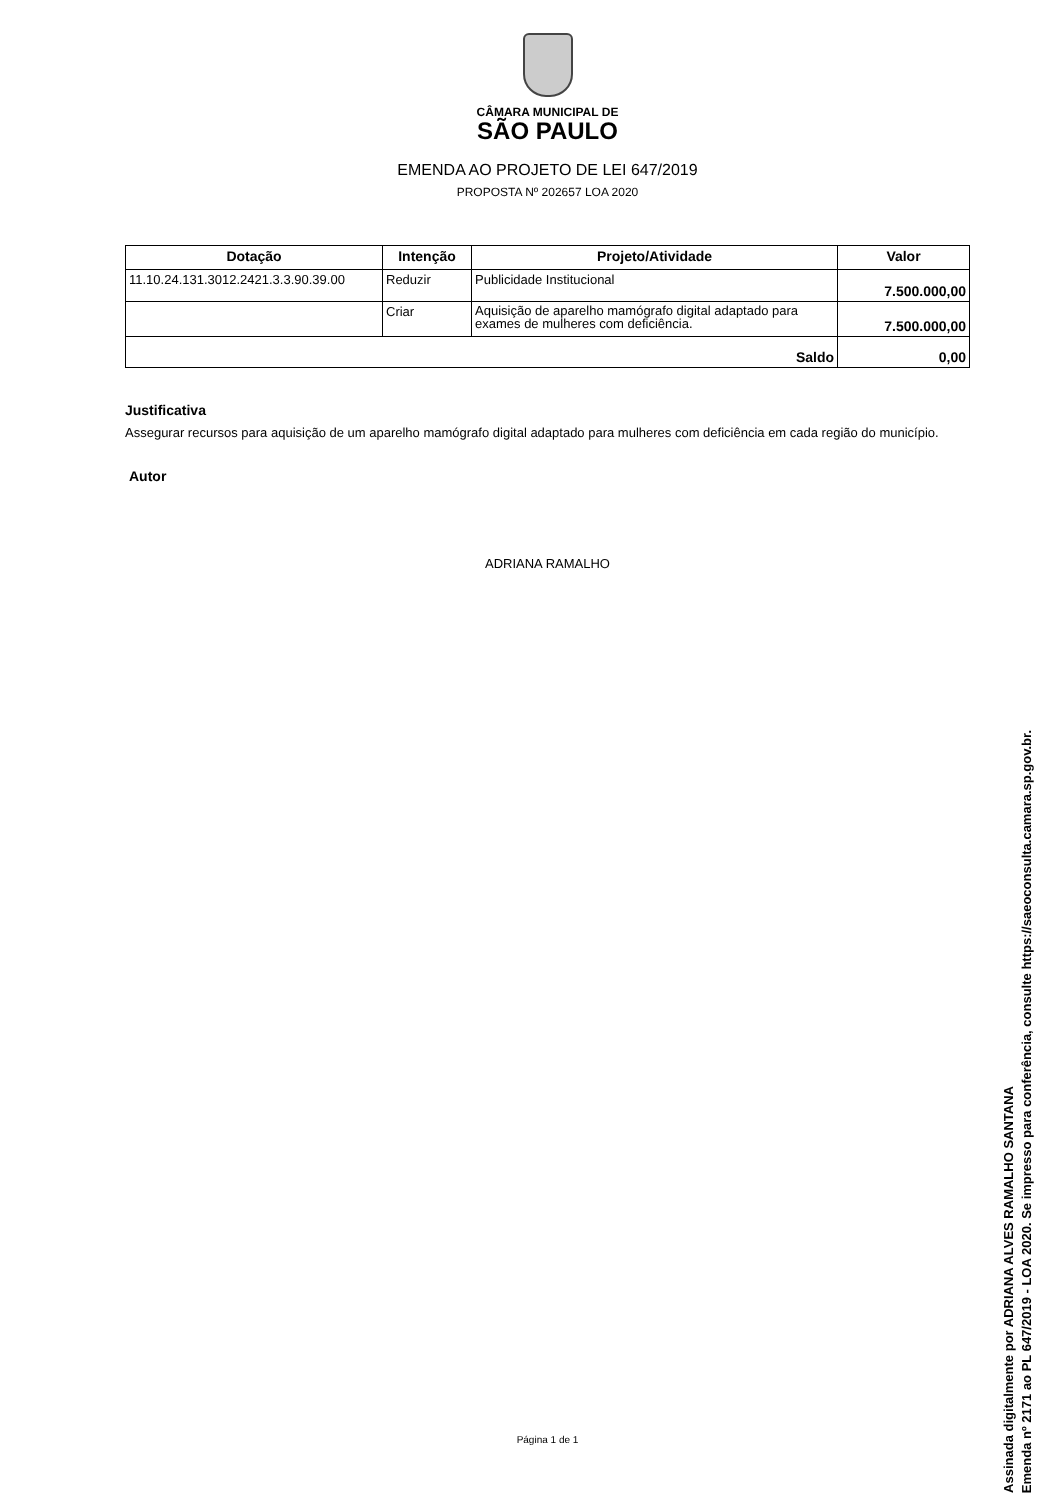CÂMARA MUNICIPAL DE
SÃO PAULO
EMENDA AO PROJETO DE LEI 647/2019
PROPOSTA Nº 202657 LOA 2020
| Dotação | Intenção | Projeto/Atividade | Valor |
| --- | --- | --- | --- |
| 11.10.24.131.3012.2421.3.3.90.39.00 | Reduzir | Publicidade Institucional | 7.500.000,00 |
| | Criar | Aquisição de aparelho mamógrafo digital adaptado para exames de mulheres com deficiência. | 7.500.000,00 |
| Saldo | | | 0,00 |
Justificativa
Assegurar recursos para aquisição de um aparelho mamógrafo digital adaptado para mulheres com deficiência em cada região do município.
Autor
ADRIANA RAMALHO
Página 1 de 1
Assinada digitalmente por ADRIANA ALVES RAMALHO SANTANA
Emenda nº 2171 ao PL 647/2019 - LOA 2020. Se impresso para conferência, consulte https://saeoconsulta.camara.sp.gov.br.